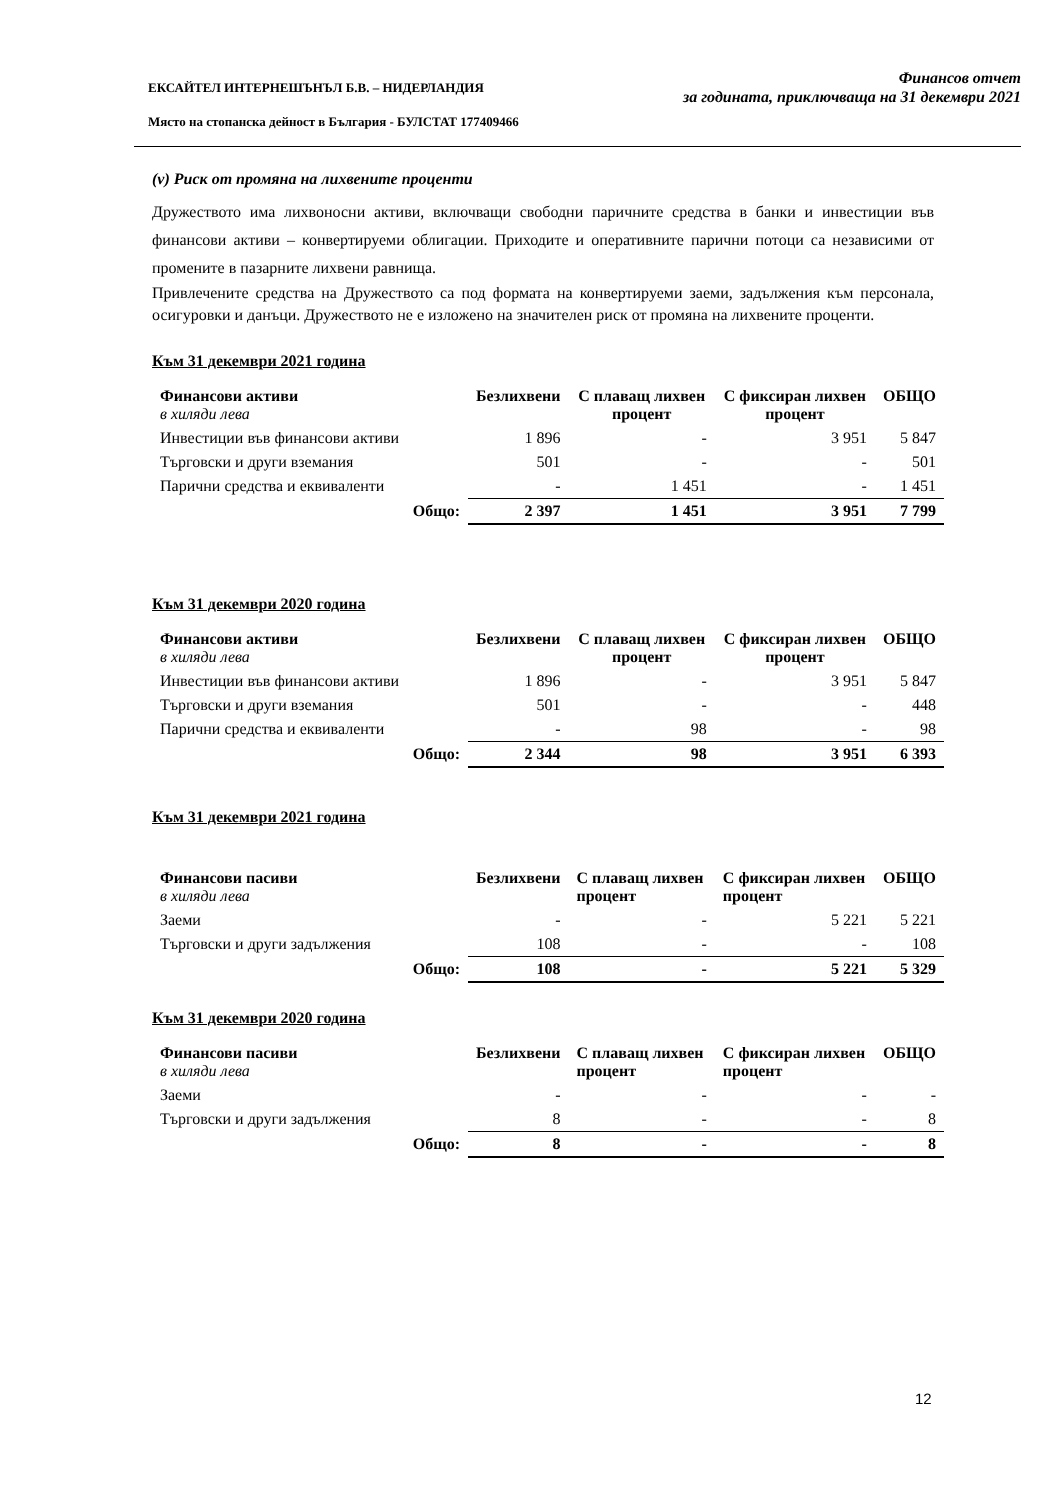ЕКСАЙТЕЛ ИНТЕРНЕШЪНЪЛ Б.В. – НИДЕРЛАНДИЯ
Място на стопанска дейност в България - БУЛСТАТ 177409466
Финансов отчет
за годината, приключваща на 31 декември 2021
(v) Риск от промяна на лихвените проценти
Дружеството има лихвоносни активи, включващи свободни паричните средства в банки и инвестиции във финансови активи – конвертируеми облигации. Приходите и оперативните парични потоци са независими от промените в пазарните лихвени равнища.
Привлечените средства на Дружеството са под формата на конвертируеми заеми, задължения към персонала, осигуровки и данъци. Дружеството не е изложено на значителен риск от промяна на лихвените проценти.
Към 31 декември 2021 година
| Финансови активи в хиляди лева | Безлихвени | С плаващ лихвен процент | С фиксиран лихвен процент | ОБЩО |
| --- | --- | --- | --- | --- |
| Инвестиции във финансови активи | 1 896 | - | 3 951 | 5 847 |
| Търговски и други вземания | 501 | - | - | 501 |
| Парични средства и еквиваленти | - | 1 451 | - | 1 451 |
| Общо: | 2 397 | 1 451 | 3 951 | 7 799 |
Към 31 декември 2020 година
| Финансови активи в хиляди лева | Безлихвени | С плаващ лихвен процент | С фиксиран лихвен процент | ОБЩО |
| --- | --- | --- | --- | --- |
| Инвестиции във финансови активи | 1 896 | - | 3 951 | 5 847 |
| Търговски и други вземания | 501 | - | - | 448 |
| Парични средства и еквиваленти | - | 98 | - | 98 |
| Общо: | 2 344 | 98 | 3 951 | 6 393 |
Към 31 декември 2021 година
| Финансови пасиви в хиляди лева | Безлихвени | С плаващ лихвен процент | С фиксиран лихвен процент | ОБЩО |
| --- | --- | --- | --- | --- |
| Заеми | - | - | 5 221 | 5 221 |
| Търговски и други задължения | 108 | - | - | 108 |
| Общо: | 108 | - | 5 221 | 5 329 |
Към 31 декември 2020 година
| Финансови пасиви в хиляди лева | Безлихвени | С плаващ лихвен процент | С фиксиран лихвен процент | ОБЩО |
| --- | --- | --- | --- | --- |
| Заеми | - | - | - | - |
| Търговски и други задължения | 8 | - | - | 8 |
| Общо: | 8 | - | - | 8 |
12